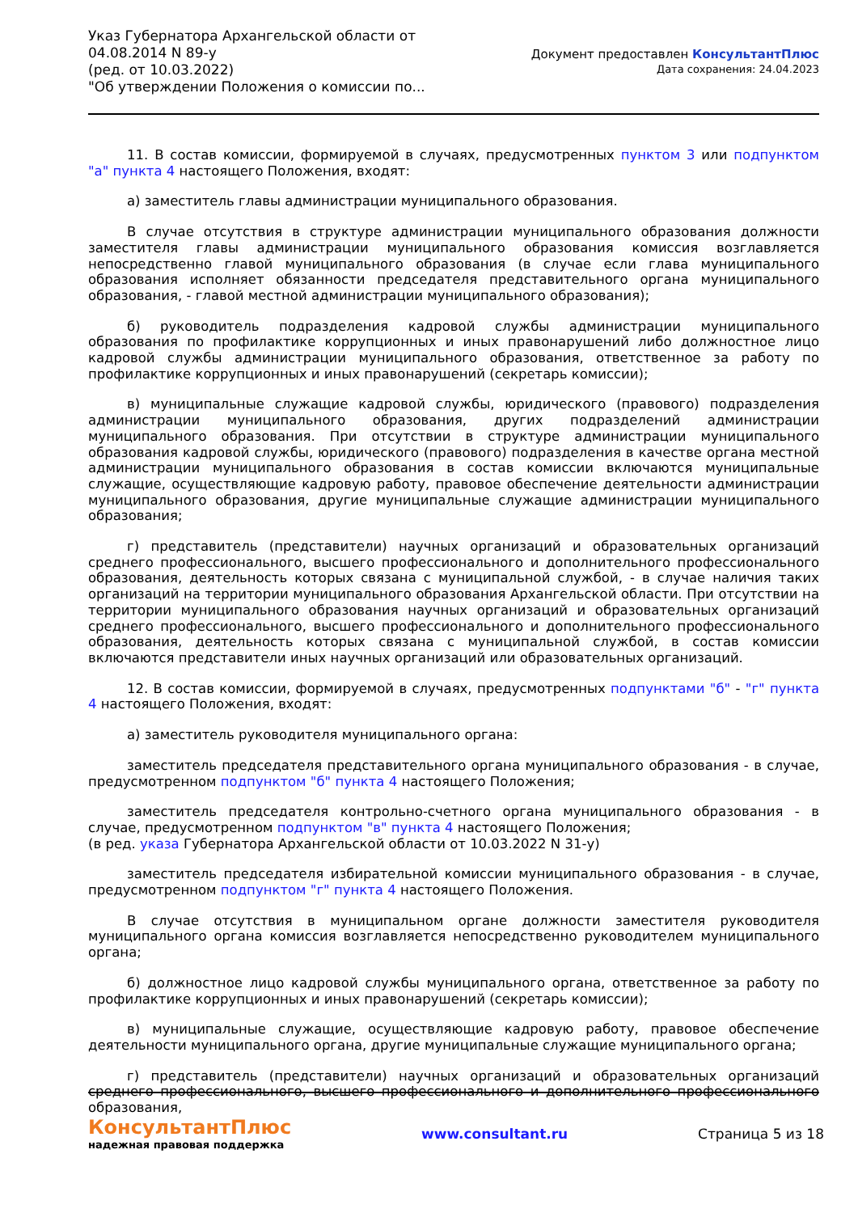Указ Губернатора Архангельской области от 04.08.2014 N 89-у
(ред. от 10.03.2022)
"Об утверждении Положения о комиссии по...
Документ предоставлен КонсультантПлюс
Дата сохранения: 24.04.2023
11. В состав комиссии, формируемой в случаях, предусмотренных пунктом 3 или подпунктом "а" пункта 4 настоящего Положения, входят:
а) заместитель главы администрации муниципального образования.
В случае отсутствия в структуре администрации муниципального образования должности заместителя главы администрации муниципального образования комиссия возглавляется непосредственно главой муниципального образования (в случае если глава муниципального образования исполняет обязанности председателя представительного органа муниципального образования, - главой местной администрации муниципального образования);
б) руководитель подразделения кадровой службы администрации муниципального образования по профилактике коррупционных и иных правонарушений либо должностное лицо кадровой службы администрации муниципального образования, ответственное за работу по профилактике коррупционных и иных правонарушений (секретарь комиссии);
в) муниципальные служащие кадровой службы, юридического (правового) подразделения администрации муниципального образования, других подразделений администрации муниципального образования. При отсутствии в структуре администрации муниципального образования кадровой службы, юридического (правового) подразделения в качестве органа местной администрации муниципального образования в состав комиссии включаются муниципальные служащие, осуществляющие кадровую работу, правовое обеспечение деятельности администрации муниципального образования, другие муниципальные служащие администрации муниципального образования;
г) представитель (представители) научных организаций и образовательных организаций среднего профессионального, высшего профессионального и дополнительного профессионального образования, деятельность которых связана с муниципальной службой, - в случае наличия таких организаций на территории муниципального образования Архангельской области. При отсутствии на территории муниципального образования научных организаций и образовательных организаций среднего профессионального, высшего профессионального и дополнительного профессионального образования, деятельность которых связана с муниципальной службой, в состав комиссии включаются представители иных научных организаций или образовательных организаций.
12. В состав комиссии, формируемой в случаях, предусмотренных подпунктами "б" - "г" пункта 4 настоящего Положения, входят:
а) заместитель руководителя муниципального органа:
заместитель председателя представительного органа муниципального образования - в случае, предусмотренном подпунктом "б" пункта 4 настоящего Положения;
заместитель председателя контрольно-счетного органа муниципального образования - в случае, предусмотренном подпунктом "в" пункта 4 настоящего Положения;
(в ред. указа Губернатора Архангельской области от 10.03.2022 N 31-у)
заместитель председателя избирательной комиссии муниципального образования - в случае, предусмотренном подпунктом "г" пункта 4 настоящего Положения.
В случае отсутствия в муниципальном органе должности заместителя руководителя муниципального органа комиссия возглавляется непосредственно руководителем муниципального органа;
б) должностное лицо кадровой службы муниципального органа, ответственное за работу по профилактике коррупционных и иных правонарушений (секретарь комиссии);
в) муниципальные служащие, осуществляющие кадровую работу, правовое обеспечение деятельности муниципального органа, другие муниципальные служащие муниципального органа;
г) представитель (представители) научных организаций и образовательных организаций среднего профессионального, высшего профессионального и дополнительного профессионального образования,
КонсультантПлюс
надежная правовая поддержка
www.consultant.ru Страница 5 из 18